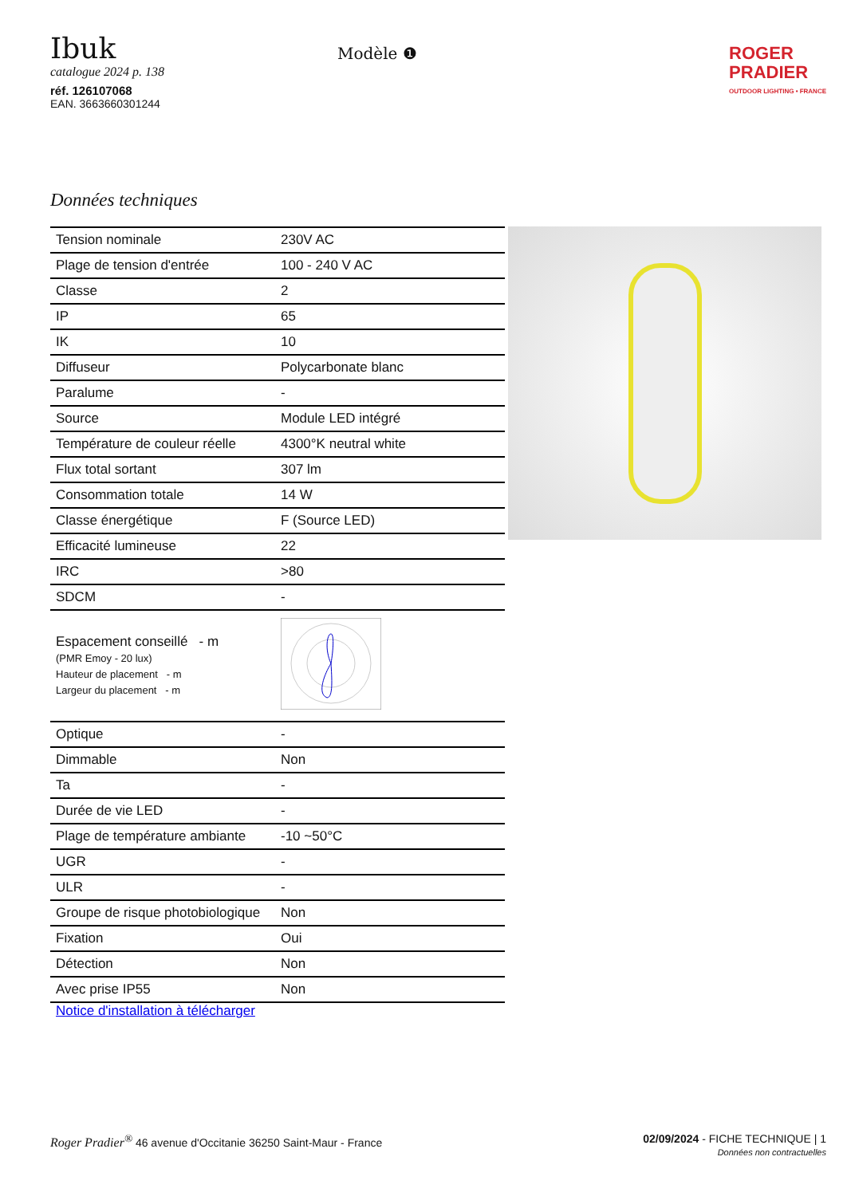Ibuk
catalogue 2024 p. 138
réf. 126107068
EAN. 3663660301244
Modèle ❶
ROGER
PRADIER
OUTDOOR LIGHTING • FRANCE
Données techniques
| Tension nominale | 230V AC |
| Plage de tension d'entrée | 100 - 240 V AC |
| Classe | 2 |
| IP | 65 |
| IK | 10 |
| Diffuseur | Polycarbonate blanc |
| Paralume | - |
| Source | Module LED intégré |
| Température de couleur réelle | 4300°K neutral white |
| Flux total sortant | 307 lm |
| Consommation totale | 14 W |
| Classe énergétique | F (Source LED) |
| Efficacité lumineuse | 22 |
| IRC | >80 |
| SDCM | - |
| Espacement conseillé - m (PMR Emoy - 20 lux) Hauteur de placement - m Largeur du placement - m | |
| Optique | - |
| Dimmable | Non |
| Ta | - |
| Durée de vie LED | - |
| Plage de température ambiante | -10 ~50°C |
| UGR | - |
| ULR | - |
| Groupe de risque photobiologique | Non |
| Fixation | Oui |
| Détection | Non |
| Avec prise IP55 | Non |
Notice d'installation à télécharger
Roger Pradier<sup>®</sup> 46 avenue d'Occitanie 36250 Saint-Maur - France
02/09/2024 - FICHE TECHNIQUE | 1
Données non contractuelles